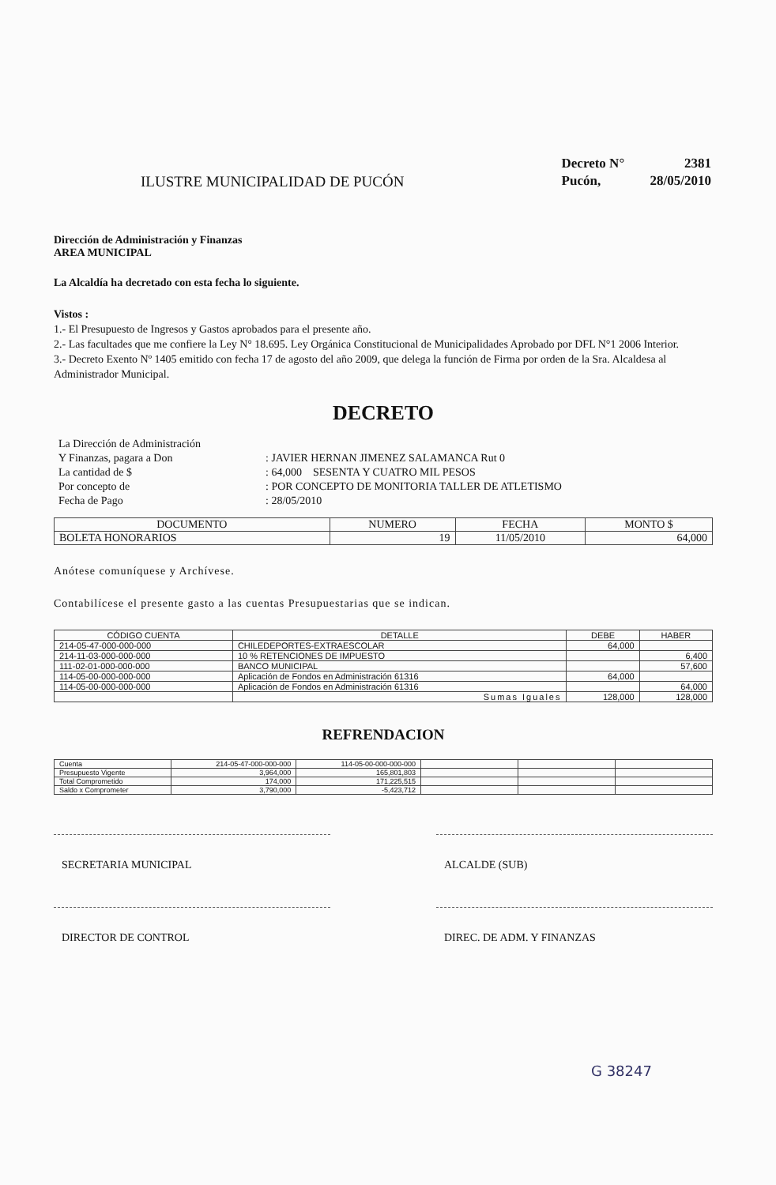ILUSTRE MUNICIPALIDAD DE PUCÓN
| Decreto N° | 2381 |
| Pucón, | 28/05/2010 |
Dirección de Administración y Finanzas
AREA MUNICIPAL
La Alcaldía ha decretado con esta fecha lo siguiente.
Vistos :
1.- El Presupuesto de Ingresos y Gastos aprobados para el presente año.
2.- Las facultades que me confiere la Ley N° 18.695. Ley Orgánica Constitucional de Municipalidades Aprobado por DFL N°1 2006 Interior.
3.- Decreto Exento Nº 1405 emitido con fecha 17 de agosto del año 2009, que delega la función de Firma por orden de la Sra. Alcaldesa al Administrador Municipal.
DECRETO
| La Dirección de Administración | |
| Y Finanzas, pagara a Don | : JAVIER HERNAN JIMENEZ SALAMANCA Rut 0 |
| La cantidad de $ | : 64,000 SESENTA Y CUATRO MIL PESOS |
| Por concepto de | : POR CONCEPTO DE MONITORIA TALLER DE ATLETISMO |
| Fecha de Pago | : 28/05/2010 |
| DOCUMENTO | NUMERO | FECHA | MONTO $ |
| --- | --- | --- | --- |
| BOLETA HONORARIOS | 19 | 11/05/2010 | 64,000 |
Anótese comuníquese y Archívese.
Contabilícese el presente gasto a las cuentas Presupuestarias que se indican.
| CÓDIGO CUENTA | DETALLE | DEBE | HABER |
| --- | --- | --- | --- |
| 214-05-47-000-000-000 | CHILEDEPORTES-EXTRAESCOLAR | 64,000 | |
| 214-11-03-000-000-000 | 10 % RETENCIONES DE IMPUESTO | | 6,400 |
| 111-02-01-000-000-000 | BANCO MUNICIPAL | | 57,600 |
| 114-05-00-000-000-000 | Aplicación de Fondos en Administración 61316 | 64,000 | |
| 114-05-00-000-000-000 | Aplicación de Fondos en Administración 61316 | | 64,000 |
| | Sumas Iguales | 128,000 | 128,000 |
REFRENDACION
| Cuenta | 214-05-47-000-000-000 | 114-05-00-000-000-000 | | | |
| Presupuesto Vigente | 3,964,000 | 165,801,803 | | | |
| Total Comprometido | 174,000 | 171,225,515 | | | |
| Saldo x Comprometer | 3,790,000 | -5,423,712 | | | |
SECRETARIA MUNICIPAL ALCALDE (SUB)
DIRECTOR DE CONTROL DIREC. DE ADM. Y FINANZAS
G 38247